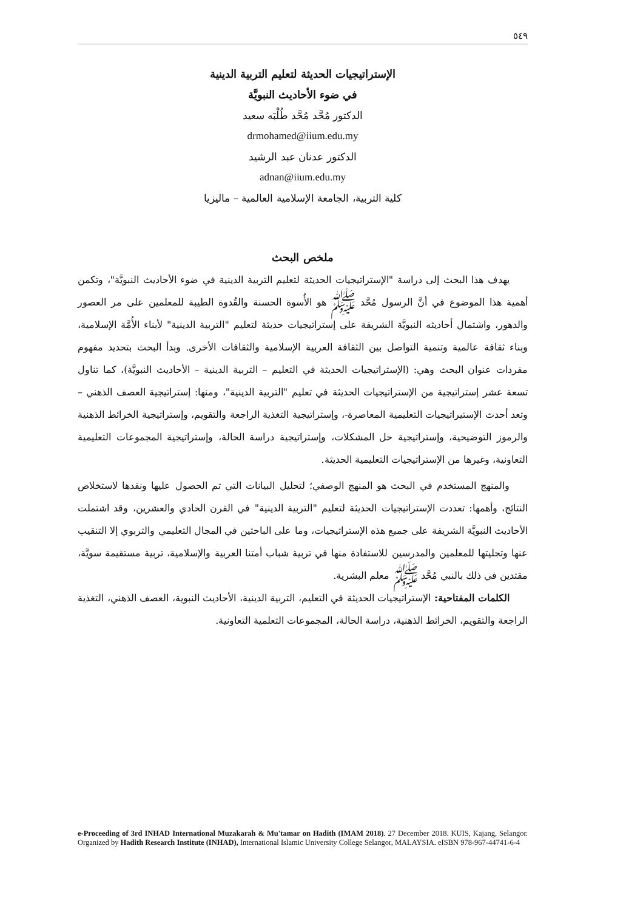٥٤٩
الإستراتيجيات الحديثة لتعليم التربية الدينية
في ضوء الأحاديث النبويَّة
الدكتور مُحَّد مُحَّد طُلْبَه سعيد
drmohamed@iium.edu.my
الدكتور عدنان عبد الرشيد
adnan@iium.edu.my
كلية التربية، الجامعة الإسلامية العالمية – ماليزيا
ملخص البحث
يهدف هذا البحث إلى دراسة "الإستراتيجيات الحديثة لتعليم التربية الدينية في ضوء الأحاديث النبويَّة"، وتكمن أهمية هذا الموضوع في أنَّ الرسول مُحَّد ﷺ هو الأُسوة الحسنة والقُدوة الطيبة للمعلمين على مر العصور والدهور، واشتمال أحاديثه النبويَّة الشريفة على إستراتيجيات حديثة لتعليم "التربية الدينية" لأبناء الأُمَّة الإسلامية، وبناء ثقافة عالمية وتنمية التواصل بين الثقافة العربية الإسلامية والثقافات الأخرى. وبدأ البحث بتحديد مفهوم مفردات عنوان البحث وهي: (الإستراتيجيات الحديثة في التعليم – التربية الدينية – الأحاديث النبويَّة)، كما تناول تسعة عشر إستراتيجية من الإستراتيجيات الحديثة في تعليم "التربية الدينية"، ومنها: إستراتيجية العصف الذهني – وتعد أحدث الإستيراتيجيات التعليمية المعاصرة-، وإستراتيجية التغذية الراجعة والتقويم، وإستراتيجية الخرائط الذهنية والرموز التوضيحية، وإستراتيجية حل المشكلات، وإستراتيجية دراسة الحالة، وإستراتيجية المجموعات التعليمية التعاونية، وغيرها من الإستراتيجيات التعليمية الحديثة.
والمنهج المستخدم في البحث هو المنهج الوصفي؛ لتحليل البيانات التي تم الحصول عليها ونقدها لاستخلاص النتائج، وأهمها: تعددت الإستراتيجيات الحديثة لتعليم "التربية الدينية" في القرن الحادي والعشرين، وقد اشتملت الأحاديث النبويَّة الشريفة على جميع هذه الإستراتيجيات، وما على الباحثين في المجال التعليمي والتربوي إلا التنقيب عنها وتجليتها للمعلمين والمدرسين للاستفادة منها في تربية شباب أمتنا العربية والإسلامية، تربية مستقيمة سويَّة، مقتدين في ذلك بالنبي مُحَّد ﷺ معلم البشرية.
الكلمات المفتاحية: الإستراتيجيات الحديثة في التعليم، التربية الدينية، الأحاديث النبوية، العصف الذهني، التغذية الراجعة والتقويم، الخرائط الذهنية، دراسة الحالة، المجموعات التعلمية التعاونية.
e-Proceeding of 3rd INHAD International Muzakarah & Mu'tamar on Hadith (IMAM 2018). 27 December 2018. KUIS, Kajang, Selangor. Organized by Hadith Research Institute (INHAD), International Islamic University College Selangor, MALAYSIA. eISBN 978-967-44741-6-4